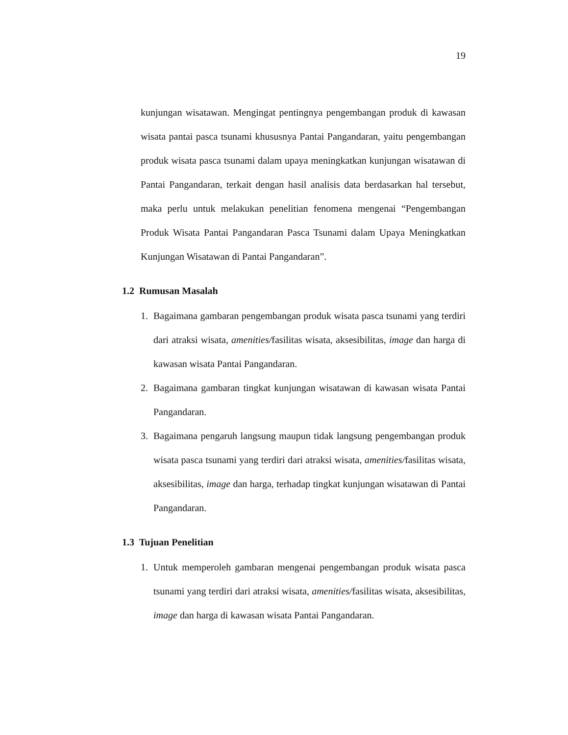19
kunjungan wisatawan. Mengingat pentingnya pengembangan produk di kawasan wisata pantai pasca tsunami khususnya Pantai Pangandaran, yaitu pengembangan produk wisata pasca tsunami dalam upaya meningkatkan kunjungan wisatawan di Pantai Pangandaran, terkait dengan hasil analisis data berdasarkan hal tersebut, maka perlu untuk melakukan penelitian fenomena mengenai “Pengembangan Produk Wisata Pantai Pangandaran Pasca Tsunami dalam Upaya Meningkatkan Kunjungan Wisatawan di Pantai Pangandaran”.
1.2 Rumusan Masalah
1. Bagaimana gambaran pengembangan produk wisata pasca tsunami yang terdiri dari atraksi wisata, amenities/fasilitas wisata, aksesibilitas, image dan harga di kawasan wisata Pantai Pangandaran.
2. Bagaimana gambaran tingkat kunjungan wisatawan di kawasan wisata Pantai Pangandaran.
3. Bagaimana pengaruh langsung maupun tidak langsung pengembangan produk wisata pasca tsunami yang terdiri dari atraksi wisata, amenities/fasilitas wisata, aksesibilitas, image dan harga, terhadap tingkat kunjungan wisatawan di Pantai Pangandaran.
1.3 Tujuan Penelitian
1. Untuk memperoleh gambaran mengenai pengembangan produk wisata pasca tsunami yang terdiri dari atraksi wisata, amenities/fasilitas wisata, aksesibilitas, image dan harga di kawasan wisata Pantai Pangandaran.